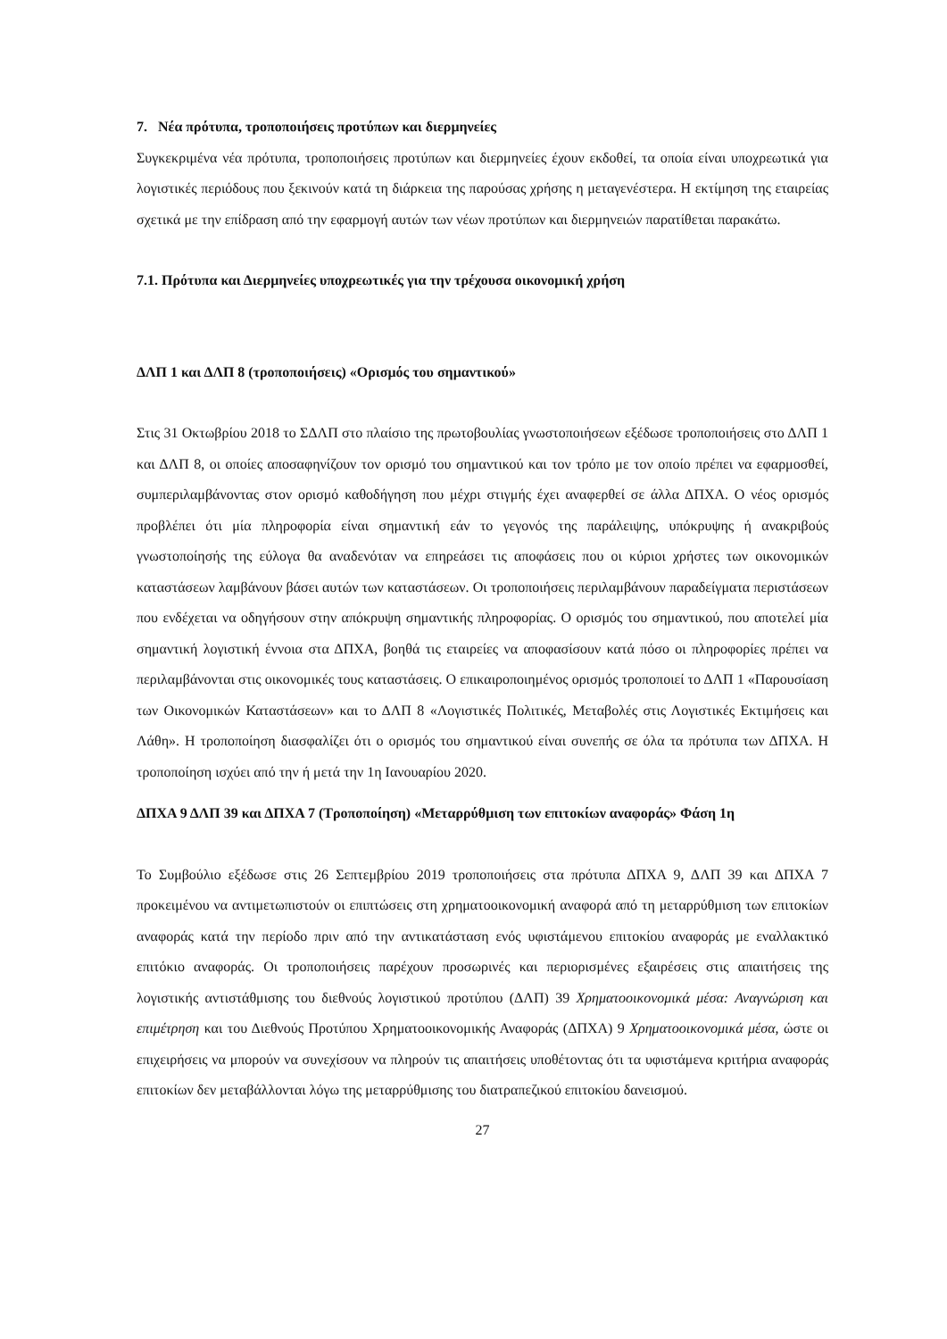7. Νέα πρότυπα, τροποποιήσεις προτύπων και διερμηνείες
Συγκεκριμένα νέα πρότυπα, τροποποιήσεις προτύπων και διερμηνείες έχουν εκδοθεί, τα οποία είναι υποχρεωτικά για λογιστικές περιόδους που ξεκινούν κατά τη διάρκεια της παρούσας χρήσης η μεταγενέστερα. Η εκτίμηση της εταιρείας σχετικά με την επίδραση από την εφαρμογή αυτών των νέων προτύπων και διερμηνειών παρατίθεται παρακάτω.
7.1. Πρότυπα και Διερμηνείες υποχρεωτικές για την τρέχουσα οικονομική χρήση
ΔΛΠ 1 και ΔΛΠ 8 (τροποποιήσεις) «Ορισμός του σημαντικού»
Στις 31 Οκτωβρίου 2018 το ΣΔΛΠ στο πλαίσιο της πρωτοβουλίας γνωστοποιήσεων εξέδωσε τροποποιήσεις στο ΔΛΠ 1 και ΔΛΠ 8, οι οποίες αποσαφηνίζουν τον ορισμό του σημαντικού και τον τρόπο με τον οποίο πρέπει να εφαρμοσθεί, συμπεριλαμβάνοντας στον ορισμό καθοδήγηση που μέχρι στιγμής έχει αναφερθεί σε άλλα ΔΠΧΑ. Ο νέος ορισμός προβλέπει ότι μία πληροφορία είναι σημαντική εάν το γεγονός της παράλειψης, υπόκρυψης ή ανακριβούς γνωστοποίησής της εύλογα θα αναδενόταν να επηρεάσει τις αποφάσεις που οι κύριοι χρήστες των οικονομικών καταστάσεων λαμβάνουν βάσει αυτών των καταστάσεων. Οι τροποποιήσεις περιλαμβάνουν παραδείγματα περιστάσεων που ενδέχεται να οδηγήσουν στην απόκρυψη σημαντικής πληροφορίας. Ο ορισμός του σημαντικού, που αποτελεί μία σημαντική λογιστική έννοια στα ΔΠΧΑ, βοηθά τις εταιρείες να αποφασίσουν κατά πόσο οι πληροφορίες πρέπει να περιλαμβάνονται στις οικονομικές τους καταστάσεις. Ο επικαιροποιημένος ορισμός τροποποιεί το ΔΛΠ 1 «Παρουσίαση των Οικονομικών Καταστάσεων» και το ΔΛΠ 8 «Λογιστικές Πολιτικές, Μεταβολές στις Λογιστικές Εκτιμήσεις και Λάθη». Η τροποποίηση διασφαλίζει ότι ο ορισμός του σημαντικού είναι συνεπής σε όλα τα πρότυπα των ΔΠΧΑ. Η τροποποίηση ισχύει από την ή μετά την 1η Ιανουαρίου 2020.
ΔΠΧΑ 9 ΔΛΠ 39 και ΔΠΧΑ 7 (Τροποποίηση) «Μεταρρύθμιση των επιτοκίων αναφοράς» Φάση 1η
Το Συμβούλιο εξέδωσε στις 26 Σεπτεμβρίου 2019 τροποποιήσεις στα πρότυπα ΔΠΧΑ 9, ΔΛΠ 39 και ΔΠΧΑ 7 προκειμένου να αντιμετωπιστούν οι επιπτώσεις στη χρηματοοικονομική αναφορά από τη μεταρρύθμιση των επιτοκίων αναφοράς κατά την περίοδο πριν από την αντικατάσταση ενός υφιστάμενου επιτοκίου αναφοράς με εναλλακτικό επιτόκιο αναφοράς. Οι τροποποιήσεις παρέχουν προσωρινές και περιορισμένες εξαιρέσεις στις απαιτήσεις της λογιστικής αντιστάθμισης του διεθνούς λογιστικού προτύπου (ΔΛΠ) 39 Χρηματοοικονομικά μέσα: Αναγνώριση και επιμέτρηση και του Διεθνούς Προτύπου Χρηματοοικονομικής Αναφοράς (ΔΠΧΑ) 9 Χρηματοοικονομικά μέσα, ώστε οι επιχειρήσεις να μπορούν να συνεχίσουν να πληρούν τις απαιτήσεις υποθέτοντας ότι τα υφιστάμενα κριτήρια αναφοράς επιτοκίων δεν μεταβάλλονται λόγω της μεταρρύθμισης του διατραπεζικού επιτοκίου δανεισμού.
27